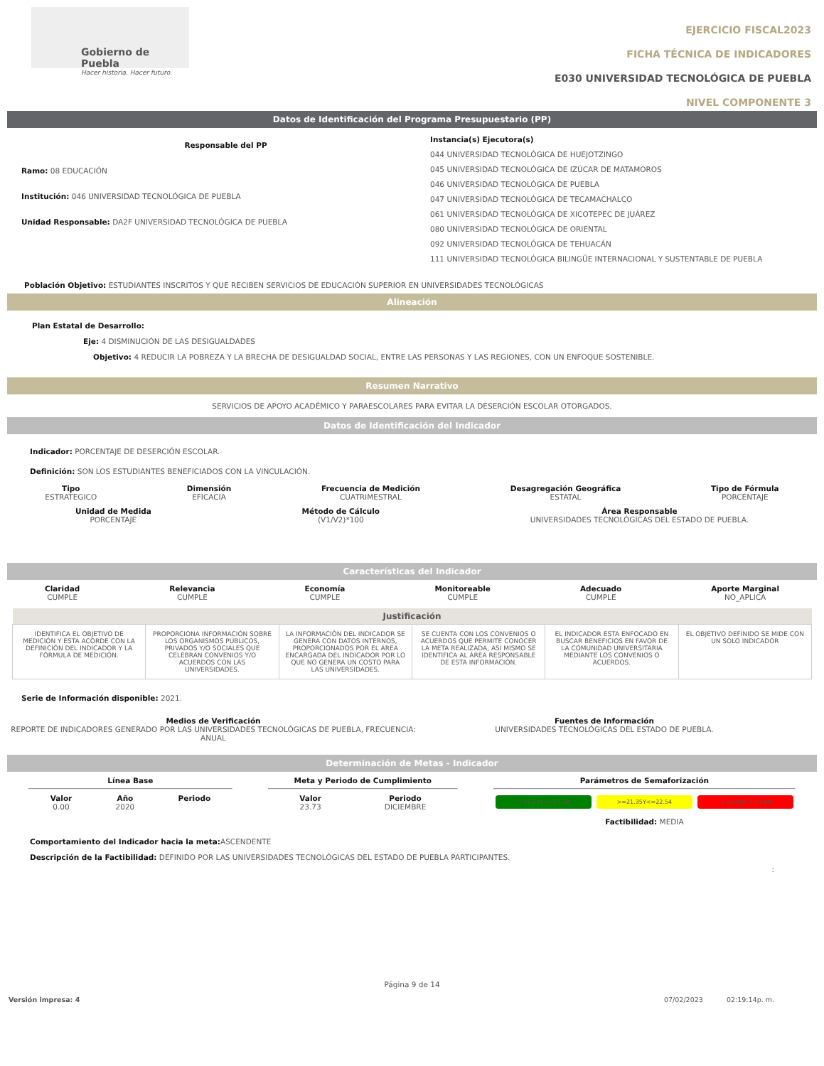Gobierno de Puebla
Hacer historia. Hacer futuro.
EJERCICIO FISCAL2023
FICHA TÉCNICA DE INDICADORES
E030 UNIVERSIDAD TECNOLÓGICA DE PUEBLA
NIVEL COMPONENTE 3
Datos de Identificación del Programa Presupuestario (PP)
Responsable del PP
Ramo: 08 EDUCACIÓN
Institución: 046 UNIVERSIDAD TECNOLÓGICA DE PUEBLA
Unidad Responsable: DA2F UNIVERSIDAD TECNOLÓGICA DE PUEBLA
Instancia(s) Ejecutora(s)
044 UNIVERSIDAD TECNOLÓGICA DE HUEJOTZINGO
045 UNIVERSIDAD TECNOLÓGICA DE IZÚCAR DE MATAMOROS
046 UNIVERSIDAD TECNOLÓGICA DE PUEBLA
047 UNIVERSIDAD TECNOLÓGICA DE TECAMACHALCO
061 UNIVERSIDAD TECNOLÓGICA DE XICOTEPEC DE JUÁREZ
080 UNIVERSIDAD TECNOLÓGICA DE ORIENTAL
092 UNIVERSIDAD TECNOLÓGICA DE TEHUACÁN
111 UNIVERSIDAD TECNOLÓGICA BILINGÜE INTERNACIONAL Y SUSTENTABLE DE PUEBLA
Población Objetivo: ESTUDIANTES INSCRITOS Y QUE RECIBEN SERVICIOS DE EDUCACIÓN SUPERIOR EN UNIVERSIDADES TECNOLÓGICAS
Alineación
Plan Estatal de Desarrollo:
Eje: 4 DISMINUCIÓN DE LAS DESIGUALDADES
Objetivo: 4 REDUCIR LA POBREZA Y LA BRECHA DE DESIGUALDAD SOCIAL, ENTRE LAS PERSONAS Y LAS REGIONES, CON UN ENFOQUE SOSTENIBLE.
Resumen Narrativo
SERVICIOS DE APOYO ACADÉMICO Y PARAESCOLARES PARA EVITAR LA DESERCIÓN ESCOLAR OTORGADOS.
Datos de Identificación del Indicador
Indicador: PORCENTAJE DE DESERCIÓN ESCOLAR.
Definición: SON LOS ESTUDIANTES BENEFICIADOS CON LA VINCULACIÓN.
Tipo
ESTRATEGICO
Dimensión
EFICACIA
Frecuencia de Medición
CUATRIMESTRAL
Desagregación Geográfica
ESTATAL
Tipo de Fórmula
PORCENTAJE
Unidad de Medida
PORCENTAJE
Método de Cálculo
(V1/V2)*100
Área Responsable
UNIVERSIDADES TECNOLÓGICAS DEL ESTADO DE PUEBLA.
Características del Indicador
Claridad
CUMPLE
Relevancia
CUMPLE
Economía
CUMPLE
Monitoreable
CUMPLE
Adecuado
CUMPLE
Aporte Marginal
NO_APLICA
| Justificación | | | | | |
| --- | --- | --- | --- | --- | --- |
| IDENTIFICA EL OBJETIVO DE MEDICIÓN Y ESTA ACORDE CON LA DEFINICIÓN DEL INDICADOR Y LA FÓRMULA DE MEDICIÓN. | PROPORCIONA INFORMACIÓN SOBRE LOS ORGANISMOS PÚBLICOS, PRIVADOS Y/O SOCIALES QUE CELEBRAN CONVENIOS Y/O ACUERDOS CON LAS UNIVERSIDADES. | LA INFORMACIÓN DEL INDICADOR SE GENERA CON DATOS INTERNOS, PROPORCIONADOS POR EL ÁREA ENCARGADA DEL INDICADOR POR LO QUE NO GENERA UN COSTO PARA LAS UNIVERSIDADES. | SE CUENTA CON LOS CONVENIOS O ACUERDOS QUE PERMITE CONOCER LA META REALIZADA, ASÍ MISMO SE IDENTIFICA AL ÁREA RESPONSABLE DE ESTA INFORMACIÓN. | EL INDICADOR ESTA ENFOCADO EN BUSCAR BENEFICIOS EN FAVOR DE LA COMUNIDAD UNIVERSITARIA MEDIANTE LOS CONVENIOS O ACUERDOS. | EL OBJETIVO DEFINIDO SE MIDE CON UN SOLO INDICADOR |
Serie de Información disponible: 2021.
Medios de Verificación
REPORTE DE INDICADORES GENERADO POR LAS UNIVERSIDADES TECNOLÓGICAS DE PUEBLA, FRECUENCIA: ANUAL
Fuentes de Información
UNIVERSIDADES TECNOLÓGICAS DEL ESTADO DE PUEBLA.
Determinación de Metas - Indicador
Línea Base
Valor
0.00
Año
2020
Periodo
Meta y Periodo de Cumplimiento
Valor
23.73
Periodo
DICIEMBRE
Parámetros de Semaforización
> 22.54Y<=27.28 >=21.35Y<=22.54 < 21.35Y > 27.28
Factibilidad: MEDIA
Comportamiento del Indicador hacia la meta: ASCENDENTE
Descripción de la Factibilidad: DEFINIDO POR LAS UNIVERSIDADES TECNOLÓGICAS DEL ESTADO DE PUEBLA PARTICIPANTES.
:
Página 9 de 14
Versión impresa: 4 07/02/2023 02:19:14p. m.